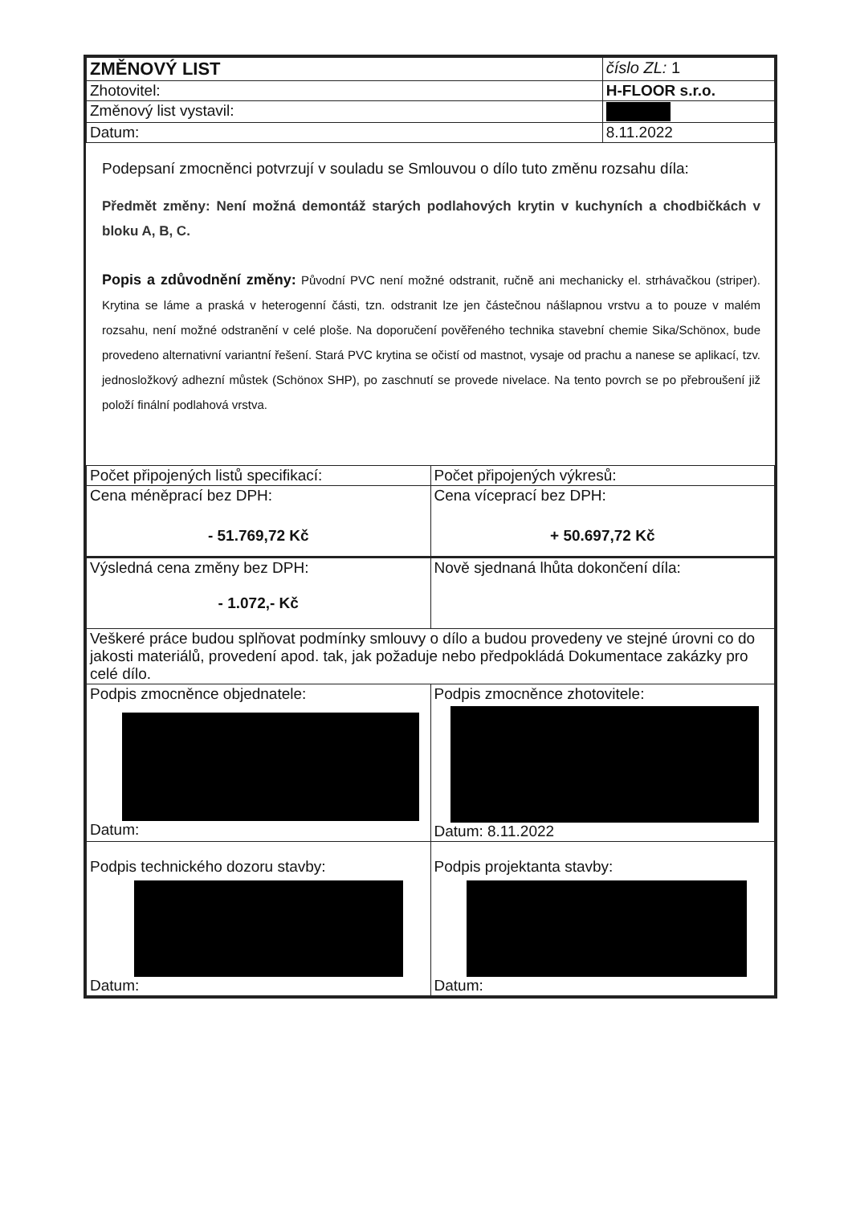| ZMĚNOVÝ LIST | | číslo ZL: 1 |
| Zhotovitel: | H-FLOOR s.r.o. | |
| Změnový list vystavil: | | |
| Datum: | 8.11.2022 | |
Podepsaní zmocněnci potvrzují v souladu se Smlouvou o dílo tuto změnu rozsahu díla:
Předmět změny: Není možná demontáž starých podlahových krytin v kuchyních a chodbičkách v bloku A, B, C.
Popis a zdůvodnění změny: Původní PVC není možné odstranit, ručně ani mechanicky el. strhávačkou (striper). Krytina se láme a praská v heterogenní části, tzn. odstranit lze jen částečnou nášlapnou vrstvu a to pouze v malém rozsahu, není možné odstranění v celé ploše. Na doporučení pověřeného technika stavební chemie Sika/Schönox, bude provedeno alternativní variantní řešení. Stará PVC krytina se očistí od mastnot, vysaje od prachu a nanese se aplikací, tzv. jednosložkový adhezní můstek (Schönox SHP), po zaschnutí se provede nivelace. Na tento povrch se po přebroušení již položí finální podlahová vrstva.
| Počet připojených listů specifikací: | Počet připojených výkresů: |
| Cena méněprací bez DPH: - 51.769,72 Kč | Cena víceprací bez DPH: + 50.697,72 Kč |
| Výsledná cena změny bez DPH: - 1.072,- Kč | Nově sjednaná lhůta dokončení díla: |
| Veškeré práce budou splňovat podmínky smlouvy o dílo a budou provedeny ve stejné úrovni co do jakosti materiálů, provedení apod. tak, jak požaduje nebo předpokládá Dokumentace zakázky pro celé dílo. | |
| Podpis zmocněnce objednatele: Datum: | Podpis zmocněnce zhotovitele: Datum: 8.11.2022 |
| Podpis technického dozoru stavby: Datum: | Podpis projektanta stavby: Datum: |